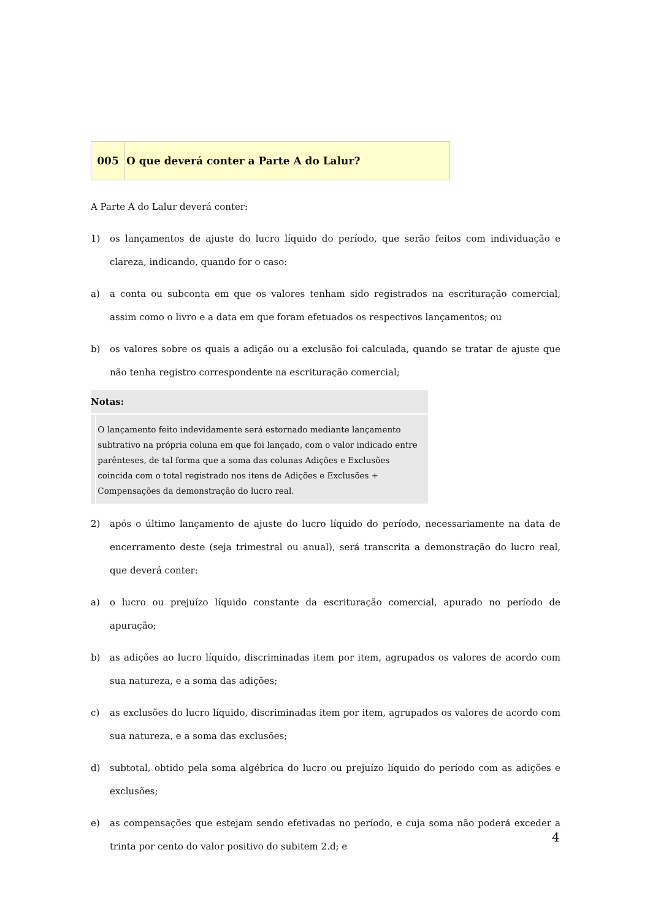005 O que deverá conter a Parte A do Lalur?
A Parte A do Lalur deverá conter:
1) os lançamentos de ajuste do lucro líquido do período, que serão feitos com individuação e clareza, indicando, quando for o caso:
a) a conta ou subconta em que os valores tenham sido registrados na escrituração comercial, assim como o livro e a data em que foram efetuados os respectivos lançamentos; ou
b) os valores sobre os quais a adição ou a exclusão foi calculada, quando se tratar de ajuste que não tenha registro correspondente na escrituração comercial;
Notas:
O lançamento feito indevidamente será estornado mediante lançamento subtrativo na própria coluna em que foi lançado, com o valor indicado entre parênteses, de tal forma que a soma das colunas Adições e Exclusões coincida com o total registrado nos itens de Adições e Exclusões + Compensações da demonstração do lucro real.
2) após o último lançamento de ajuste do lucro líquido do período, necessariamente na data de encerramento deste (seja trimestral ou anual), será transcrita a demonstração do lucro real, que deverá conter:
a) o lucro ou prejuízo líquido constante da escrituração comercial, apurado no período de apuração;
b) as adições ao lucro líquido, discriminadas item por item, agrupados os valores de acordo com sua natureza, e a soma das adições;
c) as exclusões do lucro líquido, discriminadas item por item, agrupados os valores de acordo com sua natureza, e a soma das exclusões;
d) subtotal, obtido pela soma algébrica do lucro ou prejuízo líquido do período com as adições e exclusões;
e) as compensações que estejam sendo efetivadas no período, e cuja soma não poderá exceder a trinta por cento do valor positivo do subitem 2.d; e
4